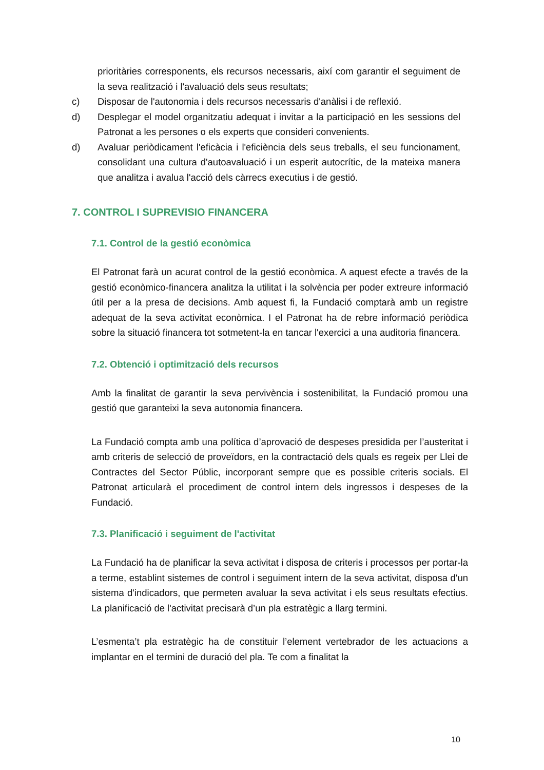prioritàries corresponents, els recursos necessaris, així com garantir el seguiment de la seva realització i l'avaluació dels seus resultats;
c) Disposar de l'autonomia i dels recursos necessaris d'anàlisi i de reflexió.
d) Desplegar el model organitzatiu adequat i invitar a la participació en les sessions del Patronat a les persones o els experts que consideri convenients.
d) Avaluar periòdicament l'eficàcia i l'eficiència dels seus treballs, el seu funcionament, consolidant una cultura d'autoavaluació i un esperit autocrític, de la mateixa manera que analitza i avalua l'acció dels càrrecs executius i de gestió.
7. CONTROL I SUPREVISIO FINANCERA
7.1. Control de la gestió econòmica
El Patronat farà un acurat control de la gestió econòmica. A aquest efecte a través de la gestió econòmico-financera analitza la utilitat i la solvència per poder extreure informació útil per a la presa de decisions. Amb aquest fi, la Fundació comptarà amb un registre adequat de la seva activitat econòmica. I el Patronat ha de rebre informació periòdica sobre la situació financera tot sotmetent-la en tancar l'exercici a una auditoria financera.
7.2. Obtenció i optimització dels recursos
Amb la finalitat de garantir la seva pervivència i sostenibilitat, la Fundació promou una gestió que garanteixi la seva autonomia financera.
La Fundació compta amb una política d’aprovació de despeses presidida per l’austeritat i amb criteris de selecció de proveïdors, en la contractació dels quals es regeix per Llei de Contractes del Sector Públic, incorporant sempre que es possible criteris socials. El Patronat articularà el procediment de control intern dels ingressos i despeses de la Fundació.
7.3. Planificació i seguiment de l'activitat
La Fundació ha de planificar la seva activitat i disposa de criteris i processos per portar-la a terme, establint sistemes de control i seguiment intern de la seva activitat, disposa d'un sistema d'indicadors, que permeten avaluar la seva activitat i els seus resultats efectius. La planificació de l'activitat precisarà d’un pla estratègic a llarg termini.
L’esmenta’t pla estratègic ha de constituir l’element vertebrador de les actuacions a implantar en el termini de duració del pla. Te com a finalitat la
10